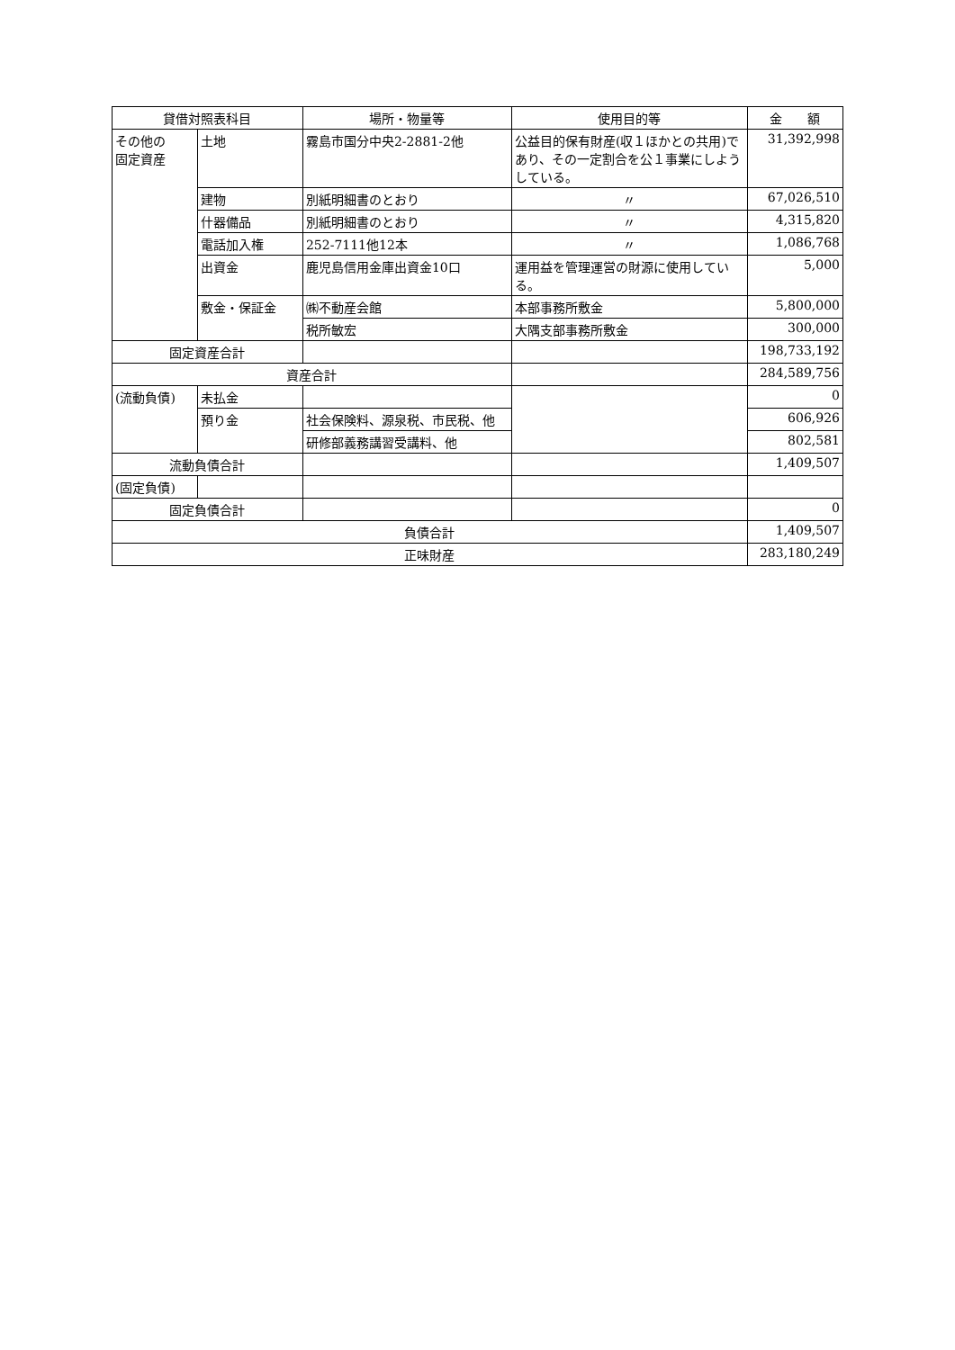| 貸借対照表科目 | | 場所・物量等 | 使用目的等 | 金 額 |
| --- | --- | --- | --- | --- |
| その他の 固定資産 | 土地 | 霧島市国分中央2-2881-2他 | 公益目的保有財産(収１ほかとの共用)であり、その一定割合を公１事業にしようしている。 | 31,392,998 |
| | 建物 | 別紙明細書のとおり | 〃 | 67,026,510 |
| | 什器備品 | 別紙明細書のとおり | 〃 | 4,315,820 |
| | 電話加入権 | 252-7111他12本 | 〃 | 1,086,768 |
| | 出資金 | 鹿児島信用金庫出資金10口 | 運用益を管理運営の財源に使用している。 | 5,000 |
| | 敷金・保証金 | ㈱不動産会館 | 本部事務所敷金 | 5,800,000 |
| | | 税所敏宏 | 大隅支部事務所敷金 | 300,000 |
| 固定資産合計 | | | | 198,733,192 |
| 資産合計 | | | | 284,589,756 |
| (流動負債) | 未払金 | | | 0 |
| | 預り金 | 社会保険料、源泉税、市民税、他 | | 606,926 |
| | | 研修部義務講習受講料、他 | | 802,581 |
| 流動負債合計 | | | | 1,409,507 |
| (固定負債) | | | | |
| 固定負債合計 | | | | 0 |
| 負債合計 | | | | 1,409,507 |
| 正味財産 | | | | 283,180,249 |